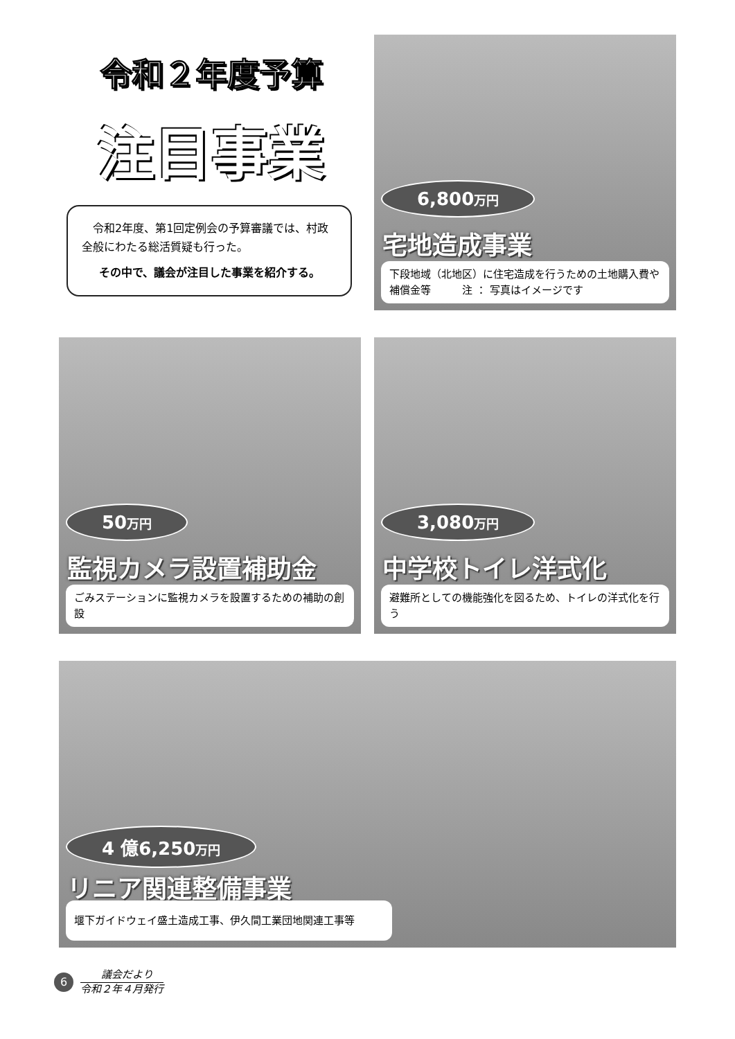令和２年度予算
注目事業
　令和2年度、第1回定例会の予算審議では、村政全般にわたる総活質疑も行った。
その中で、議会が注目した事業を紹介する。
6,800万円
宅地造成事業
下段地域（北地区）に住宅造成を行うための土地購入費や補償金等　　　注 ： 写真はイメージです
50万円
監視カメラ設置補助金
ごみステーションに監視カメラを設置するための補助の創設
3,080万円
中学校トイレ洋式化
避難所としての機能強化を図るため、トイレの洋式化を行う
4 億6,250万円
リニア関連整備事業
堰下ガイドウェイ盛土造成工事、伊久間工業団地関連工事等
6
議会だより
令和２年４月発行